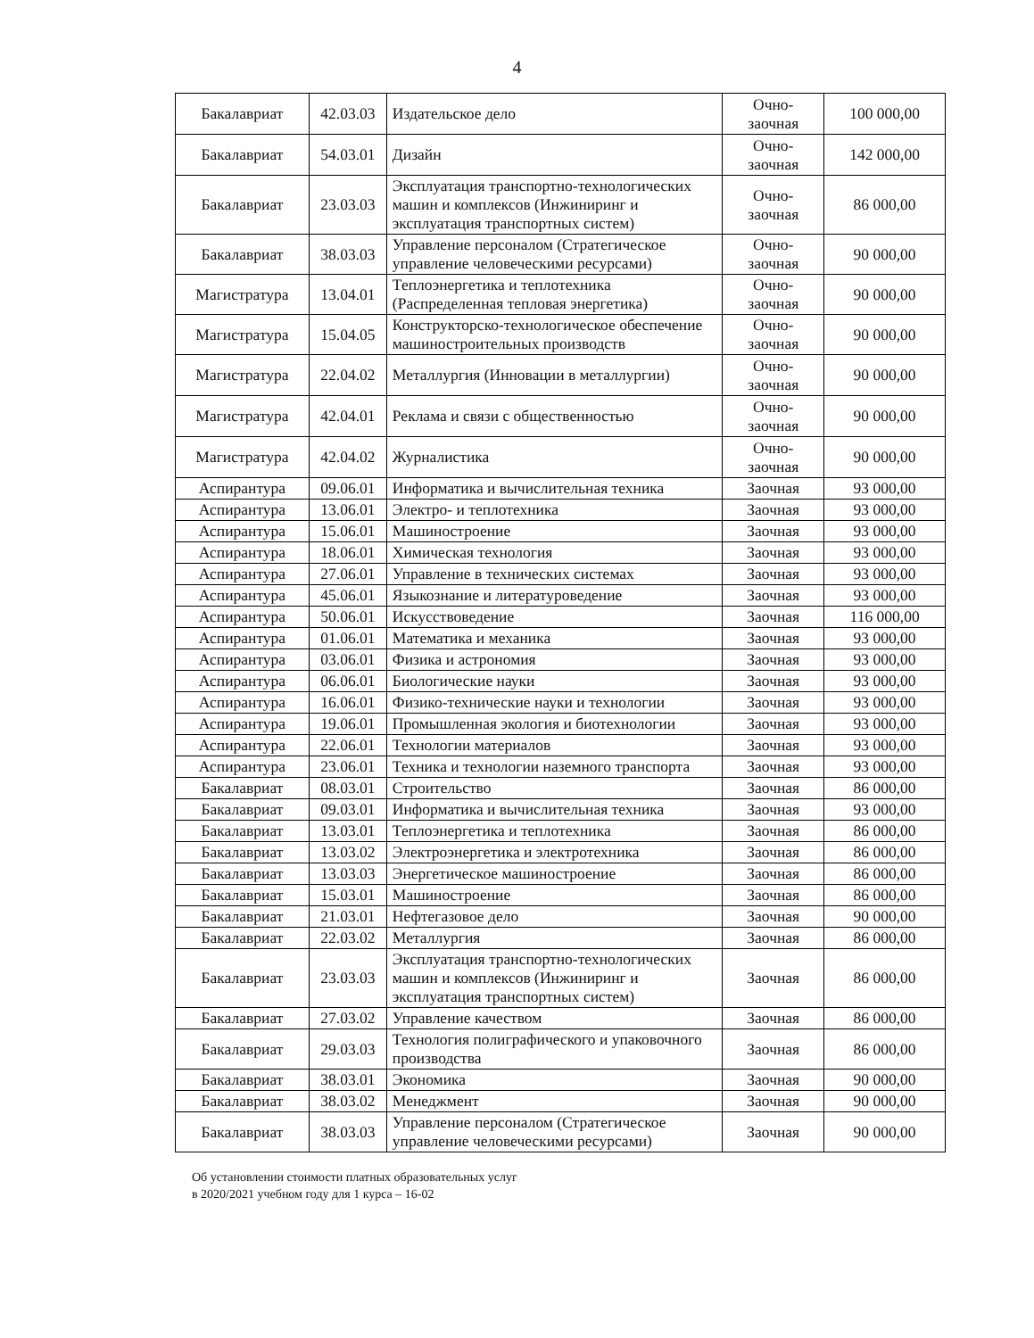4
| Бакалавриат | 42.03.03 | Издательское дело | Очно- заочная | 100 000,00 |
| Бакалавриат | 54.03.01 | Дизайн | Очно- заочная | 142 000,00 |
| Бакалавриат | 23.03.03 | Эксплуатация транспортно-технологических машин и комплексов (Инжиниринг и эксплуатация транспортных систем) | Очно- заочная | 86 000,00 |
| Бакалавриат | 38.03.03 | Управление персоналом (Стратегическое управление человеческими ресурсами) | Очно- заочная | 90 000,00 |
| Магистратура | 13.04.01 | Теплоэнергетика и теплотехника (Распределенная тепловая энергетика) | Очно- заочная | 90 000,00 |
| Магистратура | 15.04.05 | Конструкторско-технологическое обеспечение машиностроительных производств | Очно- заочная | 90 000,00 |
| Магистратура | 22.04.02 | Металлургия (Инновации в металлургии) | Очно- заочная | 90 000,00 |
| Магистратура | 42.04.01 | Реклама и связи с общественностью | Очно- заочная | 90 000,00 |
| Магистратура | 42.04.02 | Журналистика | Очно- заочная | 90 000,00 |
| Аспирантура | 09.06.01 | Информатика и вычислительная техника | Заочная | 93 000,00 |
| Аспирантура | 13.06.01 | Электро- и теплотехника | Заочная | 93 000,00 |
| Аспирантура | 15.06.01 | Машиностроение | Заочная | 93 000,00 |
| Аспирантура | 18.06.01 | Химическая технология | Заочная | 93 000,00 |
| Аспирантура | 27.06.01 | Управление в технических системах | Заочная | 93 000,00 |
| Аспирантура | 45.06.01 | Языкознание и литературоведение | Заочная | 93 000,00 |
| Аспирантура | 50.06.01 | Искусствоведение | Заочная | 116 000,00 |
| Аспирантура | 01.06.01 | Математика и механика | Заочная | 93 000,00 |
| Аспирантура | 03.06.01 | Физика и астрономия | Заочная | 93 000,00 |
| Аспирантура | 06.06.01 | Биологические науки | Заочная | 93 000,00 |
| Аспирантура | 16.06.01 | Физико-технические науки и технологии | Заочная | 93 000,00 |
| Аспирантура | 19.06.01 | Промышленная экология и биотехнологии | Заочная | 93 000,00 |
| Аспирантура | 22.06.01 | Технологии материалов | Заочная | 93 000,00 |
| Аспирантура | 23.06.01 | Техника и технологии наземного транспорта | Заочная | 93 000,00 |
| Бакалавриат | 08.03.01 | Строительство | Заочная | 86 000,00 |
| Бакалавриат | 09.03.01 | Информатика и вычислительная техника | Заочная | 93 000,00 |
| Бакалавриат | 13.03.01 | Теплоэнергетика и теплотехника | Заочная | 86 000,00 |
| Бакалавриат | 13.03.02 | Электроэнергетика и электротехника | Заочная | 86 000,00 |
| Бакалавриат | 13.03.03 | Энергетическое машиностроение | Заочная | 86 000,00 |
| Бакалавриат | 15.03.01 | Машиностроение | Заочная | 86 000,00 |
| Бакалавриат | 21.03.01 | Нефтегазовое дело | Заочная | 90 000,00 |
| Бакалавриат | 22.03.02 | Металлургия | Заочная | 86 000,00 |
| Бакалавриат | 23.03.03 | Эксплуатация транспортно-технологических машин и комплексов (Инжиниринг и эксплуатация транспортных систем) | Заочная | 86 000,00 |
| Бакалавриат | 27.03.02 | Управление качеством | Заочная | 86 000,00 |
| Бакалавриат | 29.03.03 | Технология полиграфического и упаковочного производства | Заочная | 86 000,00 |
| Бакалавриат | 38.03.01 | Экономика | Заочная | 90 000,00 |
| Бакалавриат | 38.03.02 | Менеджмент | Заочная | 90 000,00 |
| Бакалавриат | 38.03.03 | Управление персоналом (Стратегическое управление человеческими ресурсами) | Заочная | 90 000,00 |
Об установлении стоимости платных образовательных услуг
в 2020/2021 учебном году для 1 курса – 16-02